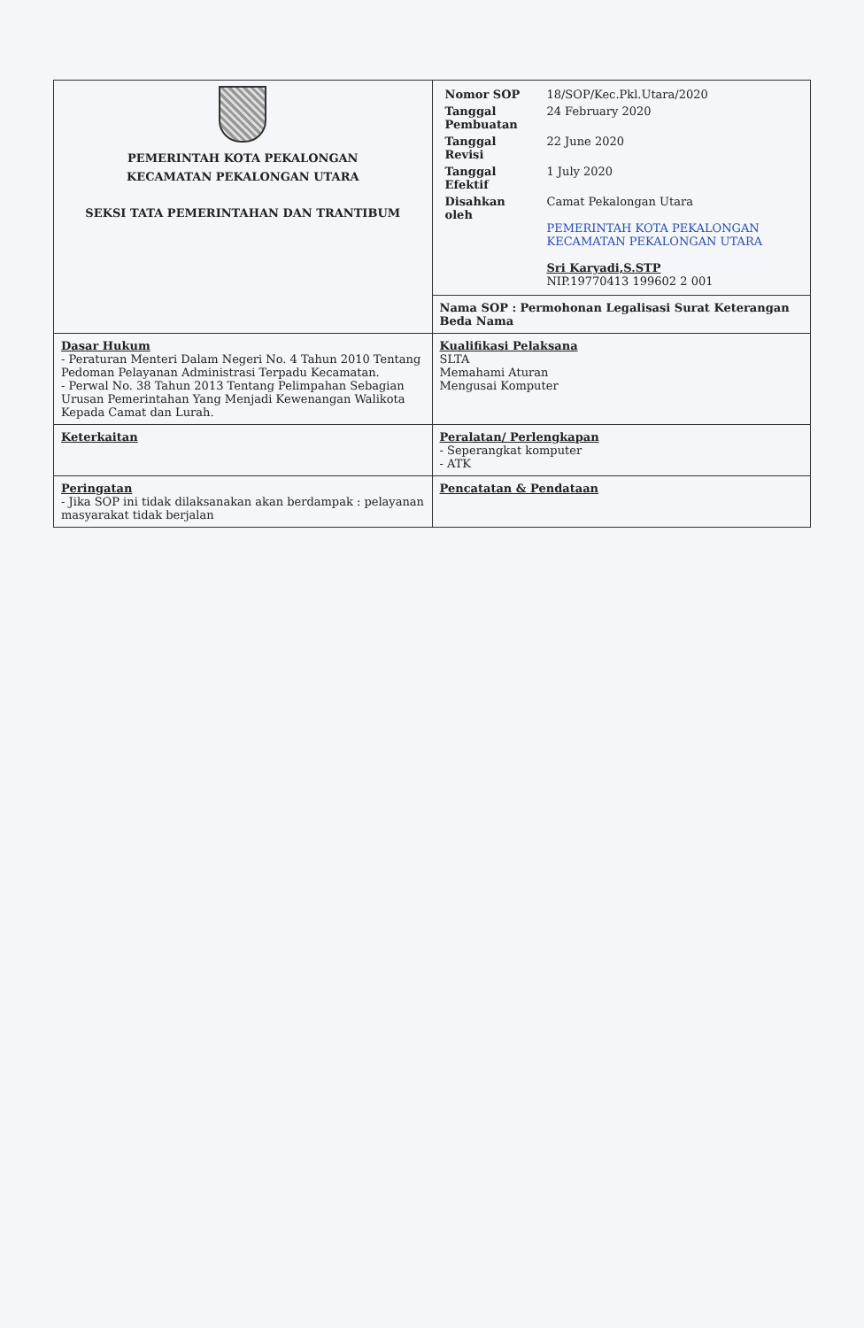| PEMERINTAH KOTA PEKALONGAN KECAMATAN PEKALONGAN UTARA SEKSI TATA PEMERINTAHAN DAN TRANTIBUM | / Nomor SOP / 18/SOP/Kec.Pkl.Utara/2020 / / Tanggal Pembuatan / 24 February 2020 / / Tanggal Revisi / 22 June 2020 / / Tanggal Efektif / 1 July 2020 / / Disahkan oleh / Camat Pekalongan Utara PEMERINTAH KOTA PEKALONGAN KECAMATAN PEKALONGAN UTARA Sri Karyadi,S.STP NIP.19770413 199602 2 001 / |
| | Nama SOP : Permohonan Legalisasi Surat Keterangan Beda Nama |
| Dasar Hukum - Peraturan Menteri Dalam Negeri No. 4 Tahun 2010 Tentang Pedoman Pelayanan Administrasi Terpadu Kecamatan. - Perwal No. 38 Tahun 2013 Tentang Pelimpahan Sebagian Urusan Pemerintahan Yang Menjadi Kewenangan Walikota Kepada Camat dan Lurah. | Kualifikasi Pelaksana SLTA Memahami Aturan Mengusai Komputer |
| Keterkaitan | Peralatan/ Perlengkapan - Seperangkat komputer - ATK |
| Peringatan - Jika SOP ini tidak dilaksanakan akan berdampak : pelayanan masyarakat tidak berjalan | Pencatatan & Pendataan |